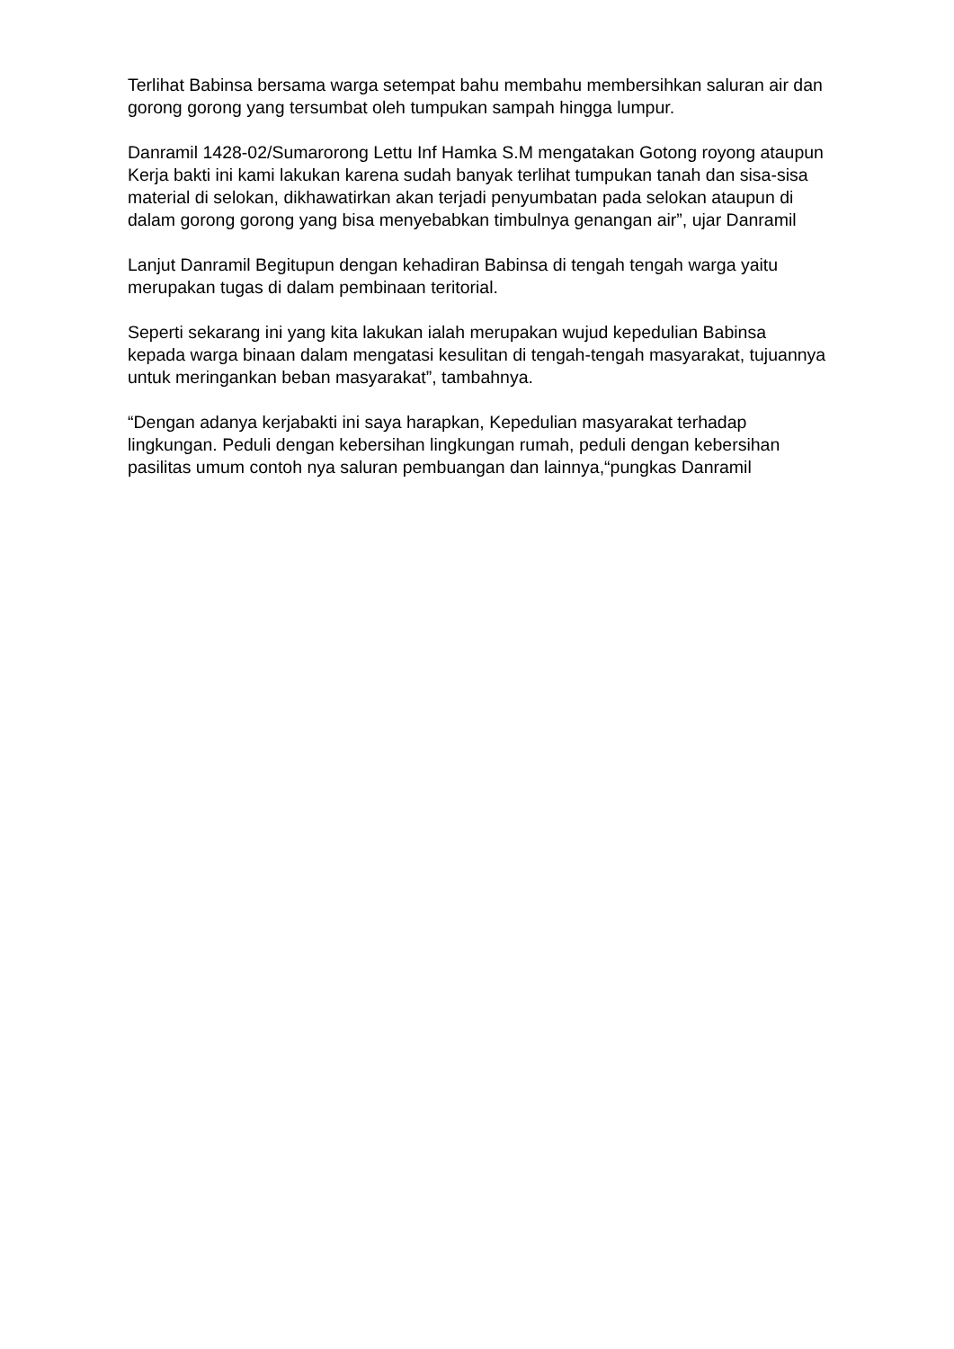Terlihat Babinsa bersama warga setempat bahu membahu membersihkan saluran air dan gorong gorong yang tersumbat oleh tumpukan sampah hingga lumpur.
Danramil 1428-02/Sumarorong Lettu Inf Hamka S.M mengatakan Gotong royong ataupun Kerja bakti ini kami lakukan karena sudah banyak terlihat tumpukan tanah dan sisa-sisa material di selokan, dikhawatirkan akan terjadi penyumbatan pada selokan ataupun di dalam gorong gorong yang bisa menyebabkan timbulnya genangan air”, ujar Danramil
Lanjut Danramil Begitupun dengan kehadiran Babinsa di tengah tengah warga yaitu merupakan tugas di dalam pembinaan teritorial.
Seperti sekarang ini yang kita lakukan ialah merupakan wujud kepedulian Babinsa kepada warga binaan dalam mengatasi kesulitan di tengah-tengah masyarakat, tujuannya untuk meringankan beban masyarakat”, tambahnya.
“Dengan adanya kerjabakti ini saya harapkan, Kepedulian masyarakat terhadap lingkungan. Peduli dengan kebersihan lingkungan rumah, peduli dengan kebersihan pasilitas umum contoh nya saluran pembuangan dan lainnya,“pungkas Danramil